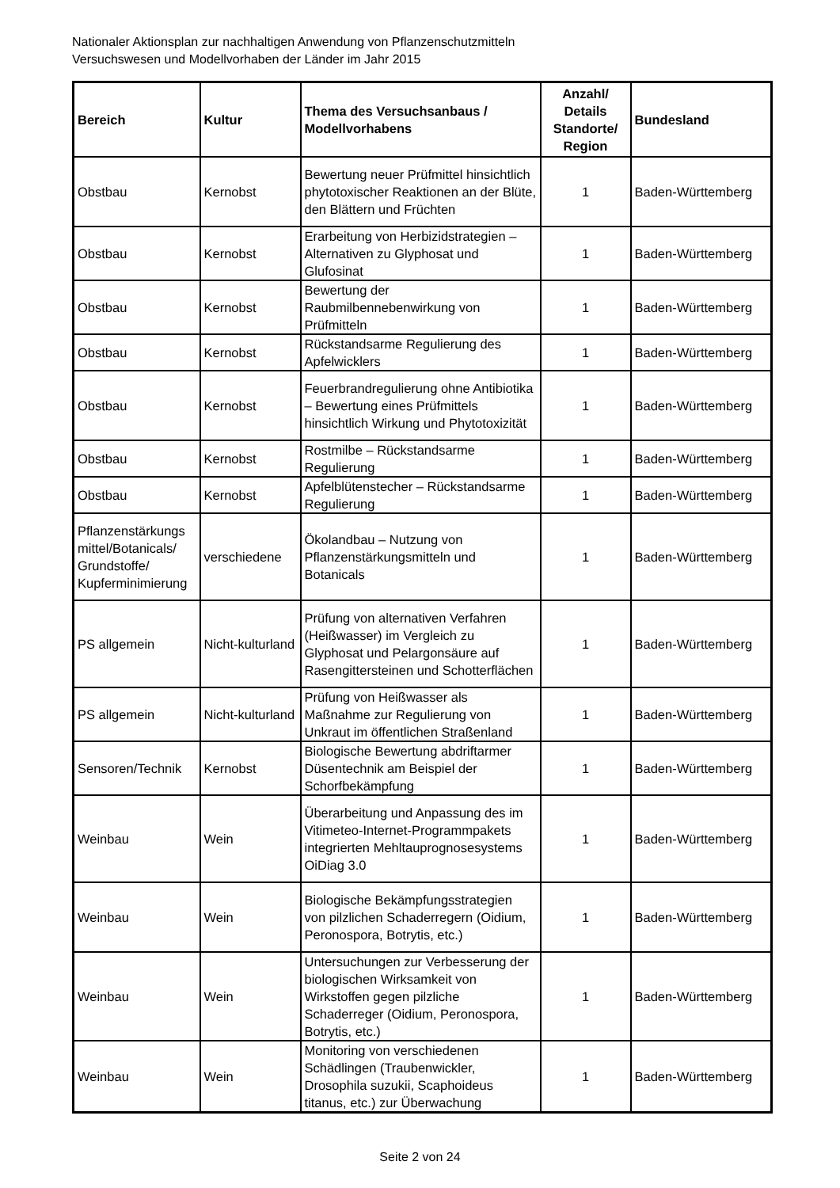Nationaler Aktionsplan zur nachhaltigen Anwendung von Pflanzenschutzmitteln
Versuchswesen und Modellvorhaben der Länder im Jahr 2015
| Bereich | Kultur | Thema des Versuchsanbaus / Modellvorhabens | Anzahl/ Details Standorte/ Region | Bundesland |
| --- | --- | --- | --- | --- |
| Obstbau | Kernobst | Bewertung neuer Prüfmittel hinsichtlich phytotoxischer Reaktionen an der Blüte, den Blättern und Früchten | 1 | Baden-Württemberg |
| Obstbau | Kernobst | Erarbeitung von Herbizidstrategien – Alternativen zu Glyphosat und Glufosinat | 1 | Baden-Württemberg |
| Obstbau | Kernobst | Bewertung der Raubmilbennebenwirkung von Prüfmitteln | 1 | Baden-Württemberg |
| Obstbau | Kernobst | Rückstandsarme Regulierung des Apfelwicklers | 1 | Baden-Württemberg |
| Obstbau | Kernobst | Feuerbrandregulierung ohne Antibiotika – Bewertung eines Prüfmittels hinsichtlich Wirkung und Phytotoxizität | 1 | Baden-Württemberg |
| Obstbau | Kernobst | Rostmilbe – Rückstandsarme Regulierung | 1 | Baden-Württemberg |
| Obstbau | Kernobst | Apfelblütenstecher – Rückstandsarme Regulierung | 1 | Baden-Württemberg |
| Pflanzenstärkungs mittel/Botanicals/ Grundstoffe/ Kupferminimierung | verschiedene | Ökolandbau – Nutzung von Pflanzenstärkungsmitteln und Botanicals | 1 | Baden-Württemberg |
| PS allgemein | Nicht-kulturland | Prüfung von alternativen Verfahren (Heißwasser) im Vergleich zu Glyphosat und Pelargonsäure auf Rasengittersteinen und Schotterflächen | 1 | Baden-Württemberg |
| PS allgemein | Nicht-kulturland | Prüfung von Heißwasser als Maßnahme zur Regulierung von Unkraut im öffentlichen Straßenland | 1 | Baden-Württemberg |
| Sensoren/Technik | Kernobst | Biologische Bewertung abdriftarmer Düsentechnik am Beispiel der Schorfbekämpfung | 1 | Baden-Württemberg |
| Weinbau | Wein | Überarbeitung und Anpassung des im Vitimeteo-Internet-Programmpakets integrierten Mehltauprognosesystems OiDiag 3.0 | 1 | Baden-Württemberg |
| Weinbau | Wein | Biologische Bekämpfungsstrategien von pilzlichen Schaderregern (Oidium, Peronospora, Botrytis, etc.) | 1 | Baden-Württemberg |
| Weinbau | Wein | Untersuchungen zur Verbesserung der biologischen Wirksamkeit von Wirkstoffen gegen pilzliche Schaderreger (Oidium, Peronospora, Botrytis, etc.) | 1 | Baden-Württemberg |
| Weinbau | Wein | Monitoring von verschiedenen Schädlingen (Traubenwickler, Drosophila suzukii, Scaphoideus titanus, etc.) zur Überwachung | 1 | Baden-Württemberg |
Seite 2 von 24